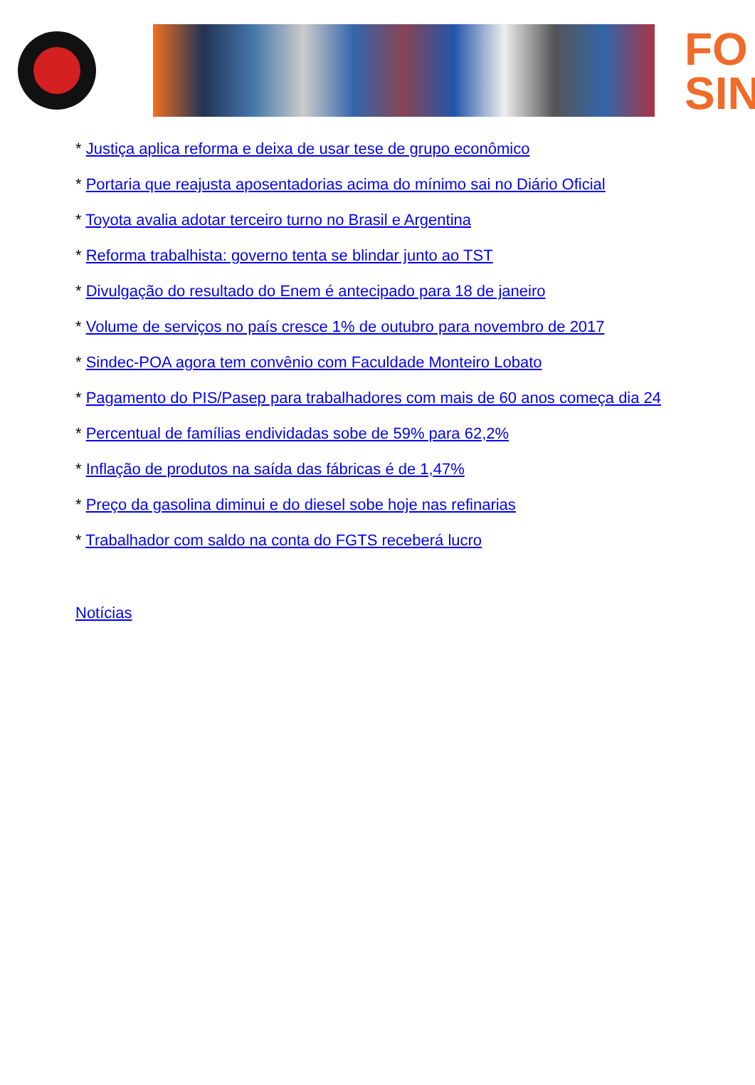FO
SIN
* Justiça aplica reforma e deixa de usar tese de grupo econômico
* Portaria que reajusta aposentadorias acima do mínimo sai no Diário Oficial
* Toyota avalia adotar terceiro turno no Brasil e Argentina
* Reforma trabalhista: governo tenta se blindar junto ao TST
* Divulgação do resultado do Enem é antecipado para 18 de janeiro
* Volume de serviços no país cresce 1% de outubro para novembro de 2017
* Sindec-POA agora tem convênio com Faculdade Monteiro Lobato
* Pagamento do PIS/Pasep para trabalhadores com mais de 60 anos começa dia 24
* Percentual de famílias endividadas sobe de 59% para 62,2%
* Inflação de produtos na saída das fábricas é de 1,47%
* Preço da gasolina diminui e do diesel sobe hoje nas refinarias
* Trabalhador com saldo na conta do FGTS receberá lucro
Notícias